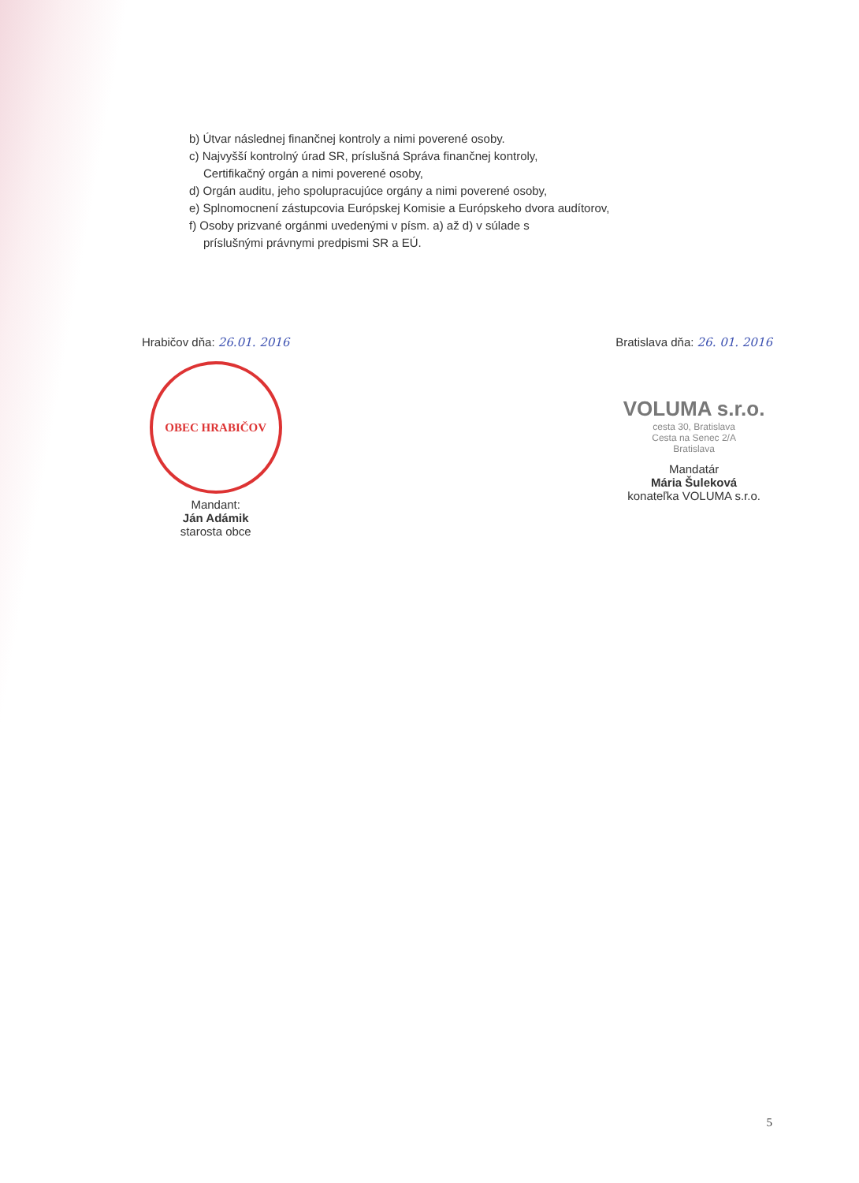b) Útvar následnej finančnej kontroly a nimi poverené osoby.
c) Najvyšší kontrolný úrad SR, príslušná Správa finančnej kontroly,
Certifikačný orgán a nimi poverené osoby,
d) Orgán auditu, jeho spolupracujúce orgány a nimi poverené osoby,
e) Splnomocnení zástupcovia Európskej Komisie a Európskeho dvora audítorov,
f) Osoby prizvané orgánmi uvedenými v písm. a) až d) v súlade s
príslušnými právnymi predpismi SR a EÚ.
Hrabičov dňa: 26.01. 2016
OBEC HRABIČOV
Mandant:
Ján Adámik
starosta obce
Bratislava dňa: 26. 01. 2016
VOLUMA s.r.o.
cesta 30, Bratislava
Cesta na Senec 2/A
Bratislava
Mandatár
Mária Šuleková
konateľka VOLUMA s.r.o.
5